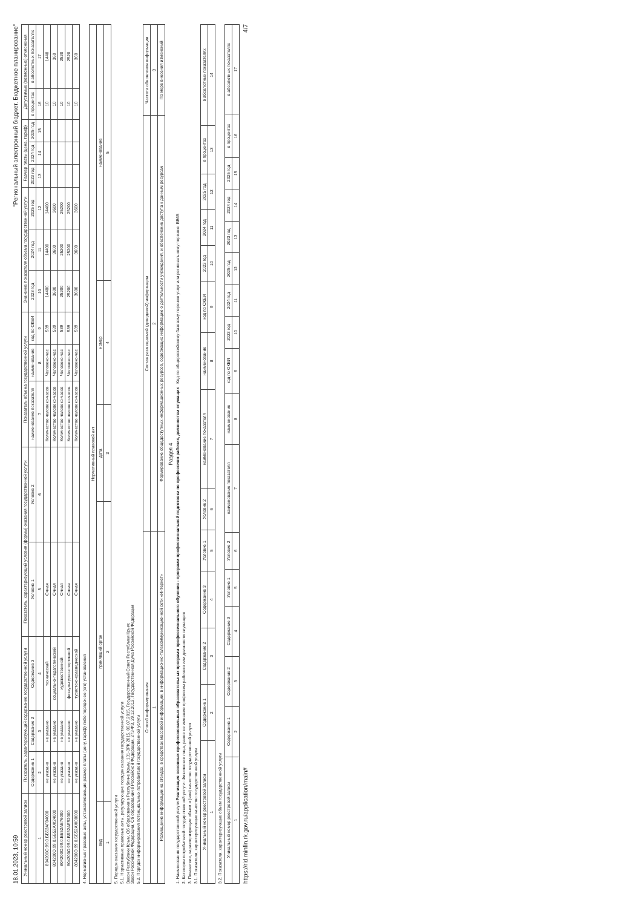18.01.2023, 10:59 "Региональный электронный бюджет. Бюджетное планирование"
| Уникальный номер реестровой записи | Показатель, характеризующий содержание государственной услуги | | | Показатель, характеризующий условия (формы) оказания государственной услуги | | Показатель объема государственной услуги | | | Значение показателя объема государственной услуги | | | Размер платы (цена, тариф) | | | Допустимые (возможные) отклонения | |
| --- | --- | --- | --- | --- | --- | --- | --- | --- | --- | --- | --- | --- | --- | --- | --- | --- |
| | Содержание 1 | Содержание 2 | Содержание 3 | Условие 1 | Условие 2 | наименование показателя | наименование | код по ОКЕИ | 2023 год | 2024 год | 2025 год | 2023 год | 2024 год | 2025 год | в процентах | в абсолютных показателях |
| 1 | 2 | 3 | 4 | 5 | 6 | 7 | 8 | 9 | 10 | 11 | 12 | 13 | 14 | 15 | 16 | 17 |
| 804200О.99.0.ББ52АГ04000 | не указано | не указано | технический | Очная | | Количество человеко-часов | Человеко-час | 539 | 14400 | 14400 | 14400 | | | | 10 | 1440 |
| 804200О.99.0.ББ52АЖ24000 | не указано | не указано | социально-педагогический | Очная | | Количество человеко-часов | Человеко-час | 539 | 3600 | 3600 | 3600 | | | | 10 | 360 |
| 804200О.99.0.ББ52АЕ76000 | не указано | не указано | художественной | Очная | | Количество человеко-часов | Человеко-час | 539 | 25200 | 25200 | 25200 | | | | 10 | 2520 |
| 804200О.99.0.ББ52АЕ52000 | не указано | не указано | физкультурно-спортивной | Очная | | Количество человеко-часов | Человеко-час | 539 | 25200 | 25200 | 25200 | | | | 10 | 2520 |
| 804200О.99.0.ББ52АЖ00000 | не указано | не указано | туристско-краеведческой | Очная | | Количество человеко-часов | Человеко-час | 539 | 3600 | 3600 | 3600 | | | | 10 | 360 |
4. Нормативные правовые акты, устанавливающие размер платы (цену, тариф) либо порядок ее (его) установления
| Нормативный правовой акт | | | | |
| --- | --- | --- | --- | --- |
| вид | принявший орган | дата | номер | наименование |
| 1 | 2 | 3 | 4 | 5 |
5. Порядок оказания государственной услуги
5.1. Нормативные правовые акты, регулирующие порядок оказания государственной услуги
Закон Республики Крым, Об образовании в Республике Крым, 131-ЗРК 2015, 06.07.2015, Государственный Совет Республики Крым;
Закон Российской Федерации, Об образовании в Российской Федерации, 273-ФЗ, 29.12.2012, Государственная Дума Российской Федерации
5.2. Порядок информирования потенциальных потребителей государственной услуги
| Способ информирования | Состав размещаемой (доводимой) информации | Частота обновления информации |
| --- | --- | --- |
| 1 | 2 | 3 |
| Размещение информации на стендах, в средствах массовой информации, в информационно-телекоммуникационной сети «Интернет» | Формирование общедоступных информационных ресурсов, содержащих информацию о деятельности учреждения, и обеспечение доступа к данным ресурсам | По мере внесения изменений |
Раздел 4
1. Наименование государственной услуги Реализация основных профессиональных образовательных программ профессионального обучения - программ профессиональной подготовки по профессиям рабочих, должностям служащих Код по общероссийскому базовому перечню услуг или региональному перечню: БВ65
2. Категории потребителей государственной услуги: Физические лица, ранее не имевшие профессии рабочего или должности служащего
3. Показатели, характеризующие объем и (или) качество государственной услуги
3.1. Показатели, характеризующие качество государственной услуги
| Уникальный номер реестровой записи | Содержание 1 | Содержание 2 | Содержание 3 | Условие 1 | Условие 2 | наименование показателя | наименование | код по ОКЕИ | 2023 год | 2024 год | 2025 год | в процентах | в абсолютных показателях |
| --- | --- | --- | --- | --- | --- | --- | --- | --- | --- | --- | --- | --- | --- |
| 1 | 2 | 3 | 4 | 5 | 6 | 7 | 8 | 9 | 10 | 11 | 12 | 13 | 14 |
3.2. Показатели, характеризующие объем государственной услуги
| Уникальный номер реестровой записи | Содержание 1 | Содержание 2 | Содержание 3 | Условие 1 | Условие 2 | наименование показателя | наименование | код по ОКЕИ | 2023 год | 2024 год | 2025 год | 2023 год | 2024 год | 2025 год | в процентах | в абсолютных показателях |
| --- | --- | --- | --- | --- | --- | --- | --- | --- | --- | --- | --- | --- | --- | --- | --- | --- |
| 1 | 2 | 3 | 4 | 5 | 6 | 7 | 8 | 9 | 10 | 11 | 12 | 13 | 14 | 15 | 16 | 17 |
https://rid.minfin.rk.gov.ru/application/main# 4/7